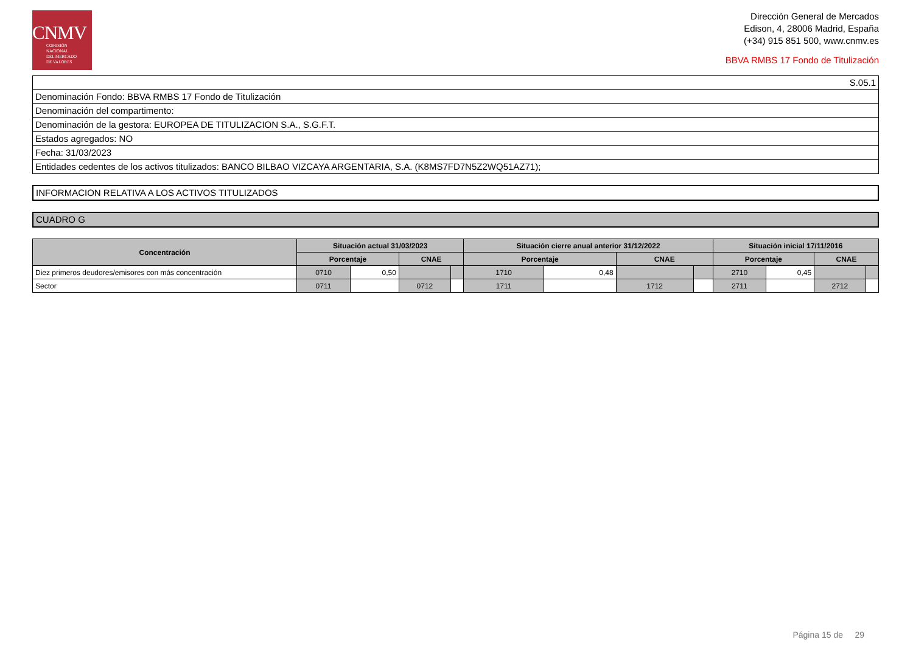CNMV
COMISIÓN
NACIONAL
DEL MERCADO
DE VALORES
Dirección General de Mercados
Edison, 4, 28006 Madrid, España
(+34) 915 851 500, www.cnmv.es
BBVA RMBS 17 Fondo de Titulización
S.05.1
Denominación Fondo: BBVA RMBS 17 Fondo de Titulización
Denominación del compartimento:
Denominación de la gestora: EUROPEA DE TITULIZACION S.A., S.G.F.T.
Estados agregados: NO
Fecha: 31/03/2023
Entidades cedentes de los activos titulizados: BANCO BILBAO VIZCAYA ARGENTARIA, S.A. (K8MS7FD7N5Z2WQ51AZ71);
INFORMACION RELATIVA A LOS ACTIVOS TITULIZADOS
CUADRO G
| Concentración | Situación actual 31/03/2023 | | | | Situación cierre anual anterior 31/12/2022 | | | | Situación inicial 17/11/2016 | | | |
| --- | --- | --- | --- | --- | --- | --- | --- | --- | --- | --- | --- | --- |
| | Porcentaje | | CNAE | | Porcentaje | | CNAE | | Porcentaje | | CNAE | |
| Diez primeros deudores/emisores con más concentración | 0710 | 0,50 | | | 1710 | 0,48 | | | 2710 | 0,45 | | |
| Sector | 0711 | | 0712 | | 1711 | | 1712 | | 2711 | | 2712 | |
Página 15 de 29